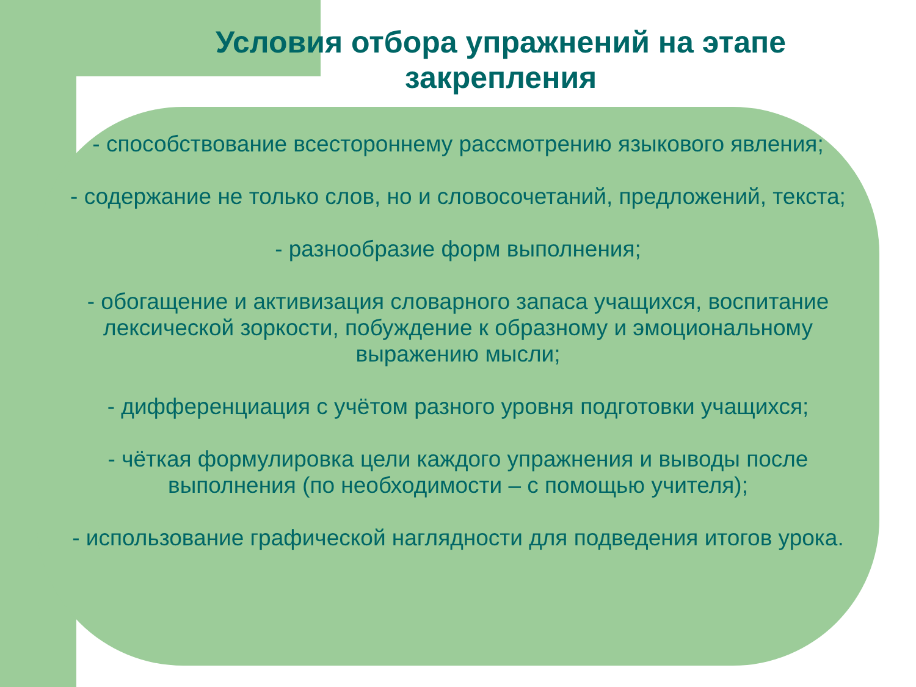Условия отбора упражнений на этапе
закрепления
- способствование всестороннему рассмотрению языкового явления;
- содержание не только слов, но и словосочетаний, предложений, текста;
- разнообразие форм выполнения;
- обогащение и активизация словарного запаса учащихся, воспитание лексической зоркости, побуждение к образному и эмоциональному выражению мысли;
- дифференциация с учётом разного уровня подготовки учащихся;
- чёткая формулировка цели каждого упражнения и выводы после выполнения (по необходимости – с помощью учителя);
- использование графической наглядности для подведения итогов урока.